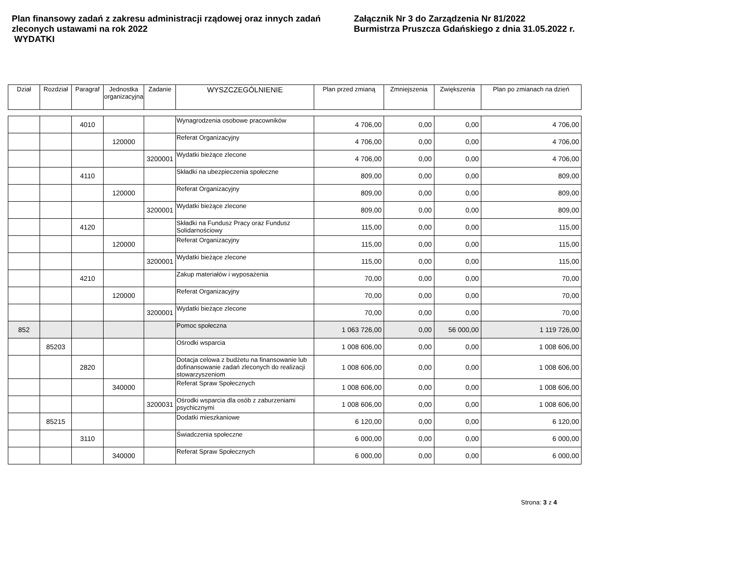Plan finansowy zadań z zakresu administracji rządowej oraz innych zadań zleconych ustawami na rok 2022
WYDATKI
Załącznik Nr 3 do Zarządzenia Nr 81/2022
Burmistrza Pruszcza Gdańskiego z dnia 31.05.2022 r.
| Dział | Rozdział | Paragraf | Jednostka organizacyjna | Zadanie | WYSZCZEGÓLNIENIE | Plan przed zmianą | Zmniejszenia | Zwiększenia | Plan po zmianach na dzień |
| --- | --- | --- | --- | --- | --- | --- | --- | --- | --- |
| | | 4010 | | | Wynagrodzenia osobowe pracowników | 4 706,00 | 0,00 | 0,00 | 4 706,00 |
| | | | 120000 | | Referat Organizacyjny | 4 706,00 | 0,00 | 0,00 | 4 706,00 |
| | | | | 3200001 | Wydatki bieżące zlecone | 4 706,00 | 0,00 | 0,00 | 4 706,00 |
| | | 4110 | | | Składki na ubezpieczenia społeczne | 809,00 | 0,00 | 0,00 | 809,00 |
| | | | 120000 | | Referat Organizacyjny | 809,00 | 0,00 | 0,00 | 809,00 |
| | | | | 3200001 | Wydatki bieżące zlecone | 809,00 | 0,00 | 0,00 | 809,00 |
| | | 4120 | | | Składki na Fundusz Pracy oraz Fundusz Solidarnościowy | 115,00 | 0,00 | 0,00 | 115,00 |
| | | | 120000 | | Referat Organizacyjny | 115,00 | 0,00 | 0,00 | 115,00 |
| | | | | 3200001 | Wydatki bieżące zlecone | 115,00 | 0,00 | 0,00 | 115,00 |
| | | 4210 | | | Zakup materiałów i wyposażenia | 70,00 | 0,00 | 0,00 | 70,00 |
| | | | 120000 | | Referat Organizacyjny | 70,00 | 0,00 | 0,00 | 70,00 |
| | | | | 3200001 | Wydatki bieżące zlecone | 70,00 | 0,00 | 0,00 | 70,00 |
| 852 | | | | | Pomoc społeczna | 1 063 726,00 | 0,00 | 56 000,00 | 1 119 726,00 |
| | 85203 | | | | Ośrodki wsparcia | 1 008 606,00 | 0,00 | 0,00 | 1 008 606,00 |
| | | 2820 | | | Dotacja celowa z budżetu na finansowanie lub dofinansowanie zadań zleconych do realizacji stowarzyszeniom | 1 008 606,00 | 0,00 | 0,00 | 1 008 606,00 |
| | | | 340000 | | Referat Spraw Społecznych | 1 008 606,00 | 0,00 | 0,00 | 1 008 606,00 |
| | | | | 3200031 | Ośrodki wsparcia dla osób z zaburzeniami psychicznymi | 1 008 606,00 | 0,00 | 0,00 | 1 008 606,00 |
| | 85215 | | | | Dodatki mieszkaniowe | 6 120,00 | 0,00 | 0,00 | 6 120,00 |
| | | 3110 | | | Świadczenia społeczne | 6 000,00 | 0,00 | 0,00 | 6 000,00 |
| | | | 340000 | | Referat Spraw Społecznych | 6 000,00 | 0,00 | 0,00 | 6 000,00 |
Strona: 3 z 4